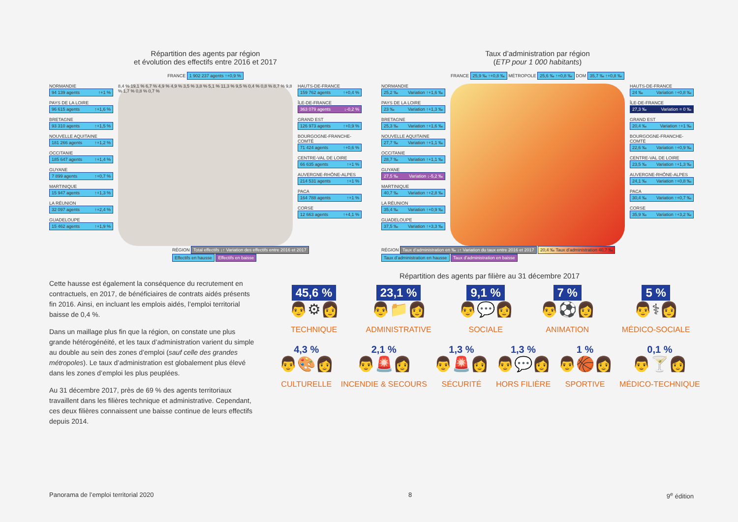Répartition des agents par région
et évolution des effectifs entre 2016 et 2017
FRANCE 1 902 237 agents ↑+0,9 %
NORMANDIE
94 139 agents ↑+1 %
PAYS DE LA LOIRE
96 615 agents ↑+1,6 %
BRETAGNE
93 310 agents ↑+1,5 %
NOUVELLE AQUITAINE
181 266 agents ↑+1,2 %
OCCITANIE
185 647 agents ↑+1,4 %
GUYANE
7 899 agents ↑+0,7 %
MARTINIQUE
15 947 agents ↑+1,3 %
LA RÉUNION
32 097 agents ↑+2,4 %
GUADELOUPE
15 462 agents ↑+1,9 %
8,4 % 19,1 % 6,7 % 4,9 % 4,9 % 3,5 % 3,8 % 5,1 % 11,3 % 9,5 % 0,4 % 0,8 % 8,7 % 9,8 % 1,7 % 0,8 % 0,7 %
HAUTS-DE-FRANCE
159 762 agents ↑+0,4 %
ÎLE-DE-FRANCE
363 079 agents ↓-0,2 %
GRAND EST
126 973 agents ↑+0,9 %
BOURGOGNE-FRANCHE-COMTÉ
71 424 agents ↑+0,6 %
CENTRE-VAL DE LOIRE
66 635 agents ↑+1 %
AUVERGNE-RHÔNE-ALPES
214 531 agents ↑+1 %
PACA
164 788 agents ↑+1 %
CORSE
12 663 agents ↑+4,1 %
RÉGION Total effectifs ↓↑ Variation des effectifs entre 2016 et 2017
Effectifs en hausse Effectifs en baisse
Taux d’administration par région
(ETP pour 1 000 habitants)
FRANCE 25,9 ‰ ↑+0,8 ‰ MÉTROPOLE 25,6 ‰ ↑+0,8 ‰ DOM 35,7 ‰ ↑+0,8 ‰
NORMANDIE
25,2 ‰ Variation ↑+1,6 ‰
PAYS DE LA LOIRE
23 ‰ Variation ↑+1,3 ‰
BRETAGNE
25,3 ‰ Variation ↑+1,6 ‰
NOUVELLE AQUITAINE
27,7 ‰ Variation ↑+1,1 ‰
OCCITANIE
28,7 ‰ Variation ↑+1,1 ‰
GUYANE
27,5 ‰ Variation ↓-5,2 ‰
MARTINIQUE
40,7 ‰ Variation ↑+2,8 ‰
LA RÉUNION
35,4 ‰ Variation ↑+0,9 ‰
GUADELOUPE
37,5 ‰ Variation ↑+3,3 ‰
HAUTS-DE-FRANCE
24 ‰ Variation ↑+0,8 ‰
ÎLE-DE-FRANCE
27,3 ‰ Variation = 0 ‰
GRAND EST
20,4 ‰ Variation ↑+1 ‰
BOURGOGNE-FRANCHE-COMTÉ
22,6 ‰ Variation ↑+0,9 ‰
CENTRE-VAL DE LOIRE
23,5 ‰ Variation ↑+1,3 ‰
AUVERGNE-RHÔNE-ALPES
24,1 ‰ Variation ↑+0,8 ‰
PACA
30,4 ‰ Variation ↑+0,7 ‰
CORSE
35,9 ‰ Variation ↑+3,2 ‰
RÉGION Taux d’administration en ‰ ↓↑ Variation du taux entre 2016 et 2017 20,4 ‰ Taux d’administration 40,7 ‰
Taux d’administration en hausse Taux d’administration en baisse
Cette hausse est également la conséquence du recrutement en contractuels, en 2017, de bénéficiaires de contrats aidés présents fin 2016. Ainsi, en incluant les emplois aidés, l’emploi territorial baisse de 0,4 %.
Dans un maillage plus fin que la région, on constate une plus grande hétérogénéité, et les taux d’administration varient du simple au double au sein des zones d’emploi (sauf celle des grandes métropoles). Le taux d’administration est globalement plus élevé dans les zones d’emploi les plus peuplées.
Au 31 décembre 2017, près de 69 % des agents territoriaux travaillent dans les filières technique et administrative. Cependant, ces deux filières connaissent une baisse continue de leurs effectifs depuis 2014.
Répartition des agents par filière au 31 décembre 2017
45,6 %
👨⚙👩
TECHNIQUE
23,1 %
👨📁👩
ADMINISTRATIVE
9,1 %
👨💬👩
SOCIALE
7 %
👨⚽👩
ANIMATION
5 %
👨⚕👩
MÉDICO-SOCIALE
4,3 %
👨🎨👩
CULTURELLE
2,1 %
👨🚨👩
INCENDIE & SECOURS
1,3 %
👨🚨👩
SÉCURITÉ
1,3 %
👨💬👩
HORS FILIÈRE
1 %
👨🏀👩
SPORTIVE
0,1 %
👨🍸👩
MÉDICO-TECHNIQUE
Panorama de l’emploi territorial 2020 8 9<sup>e</sup> édition